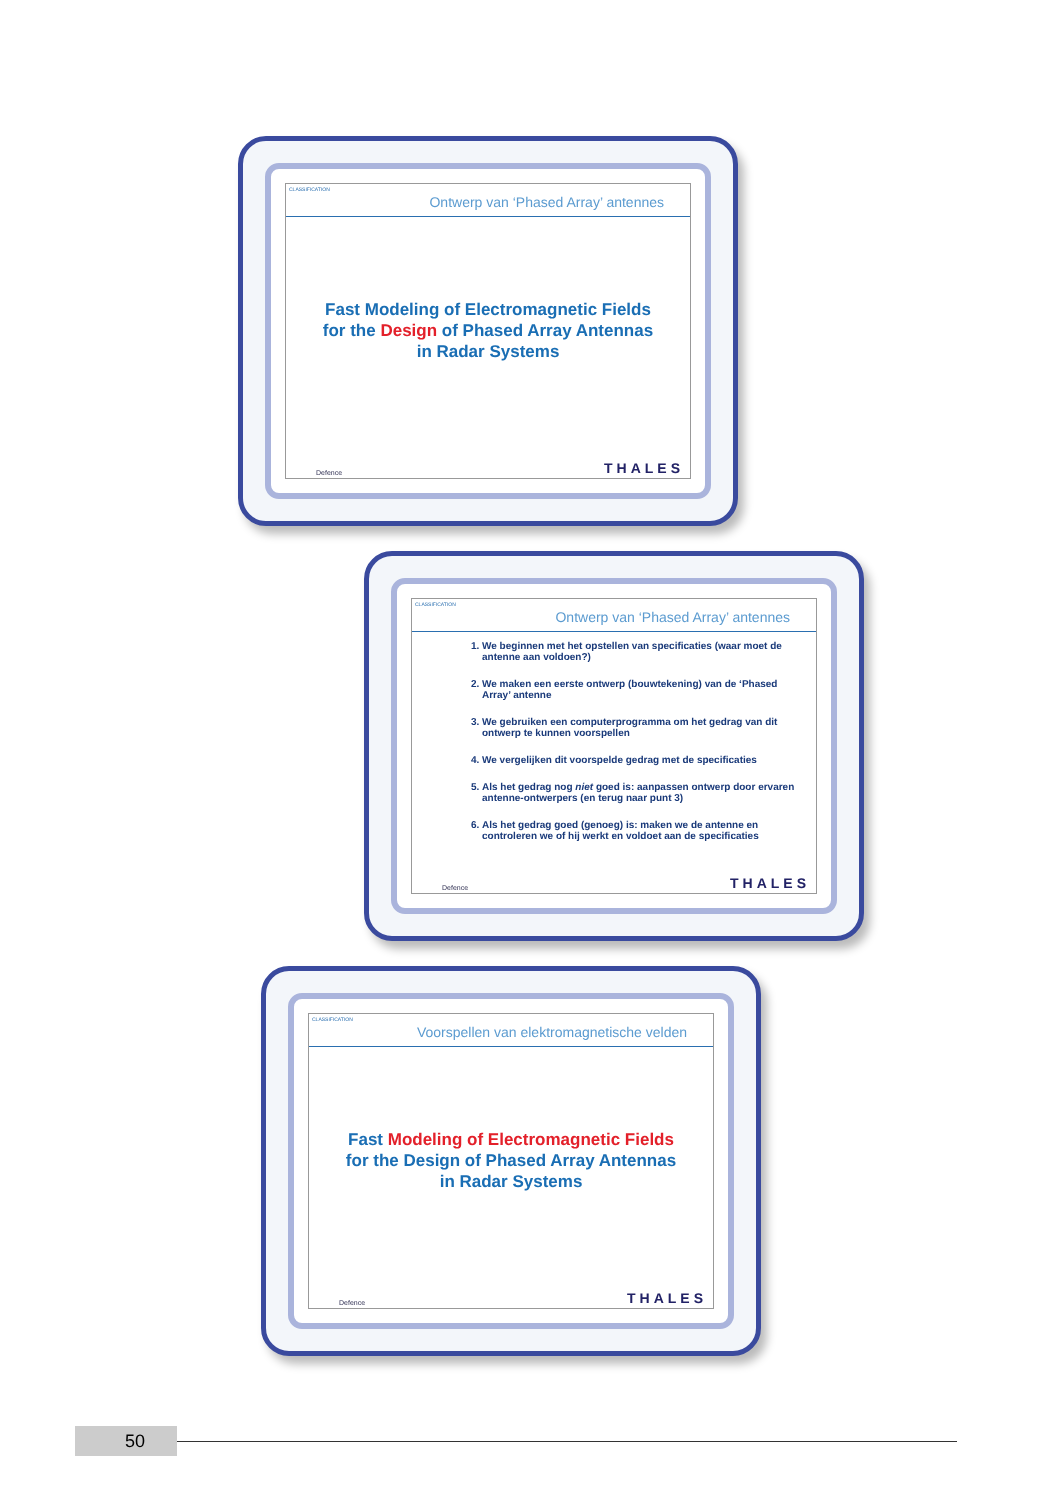CLASSIFICATION
Ontwerp van ‘Phased Array’ antennes
Fast Modeling of Electromagnetic Fields
for the Design of Phased Array Antennas
in Radar Systems
Defence THALES
CLASSIFICATION
Ontwerp van ‘Phased Array’ antennes
1. We beginnen met het opstellen van specificaties (waar moet de antenne aan voldoen?)
2. We maken een eerste ontwerp (bouwtekening) van de ‘Phased Array’ antenne
3. We gebruiken een computerprogramma om het gedrag van dit ontwerp te kunnen voorspellen
4. We vergelijken dit voorspelde gedrag met de specificaties
5. Als het gedrag nog niet goed is: aanpassen ontwerp door ervaren antenne-ontwerpers (en terug naar punt 3)
6. Als het gedrag goed (genoeg) is: maken we de antenne en controleren we of hij werkt en voldoet aan de specificaties
Defence THALES
CLASSIFICATION
Voorspellen van elektromagnetische velden
Fast Modeling of Electromagnetic Fields
for the Design of Phased Array Antennas
in Radar Systems
Defence THALES
50